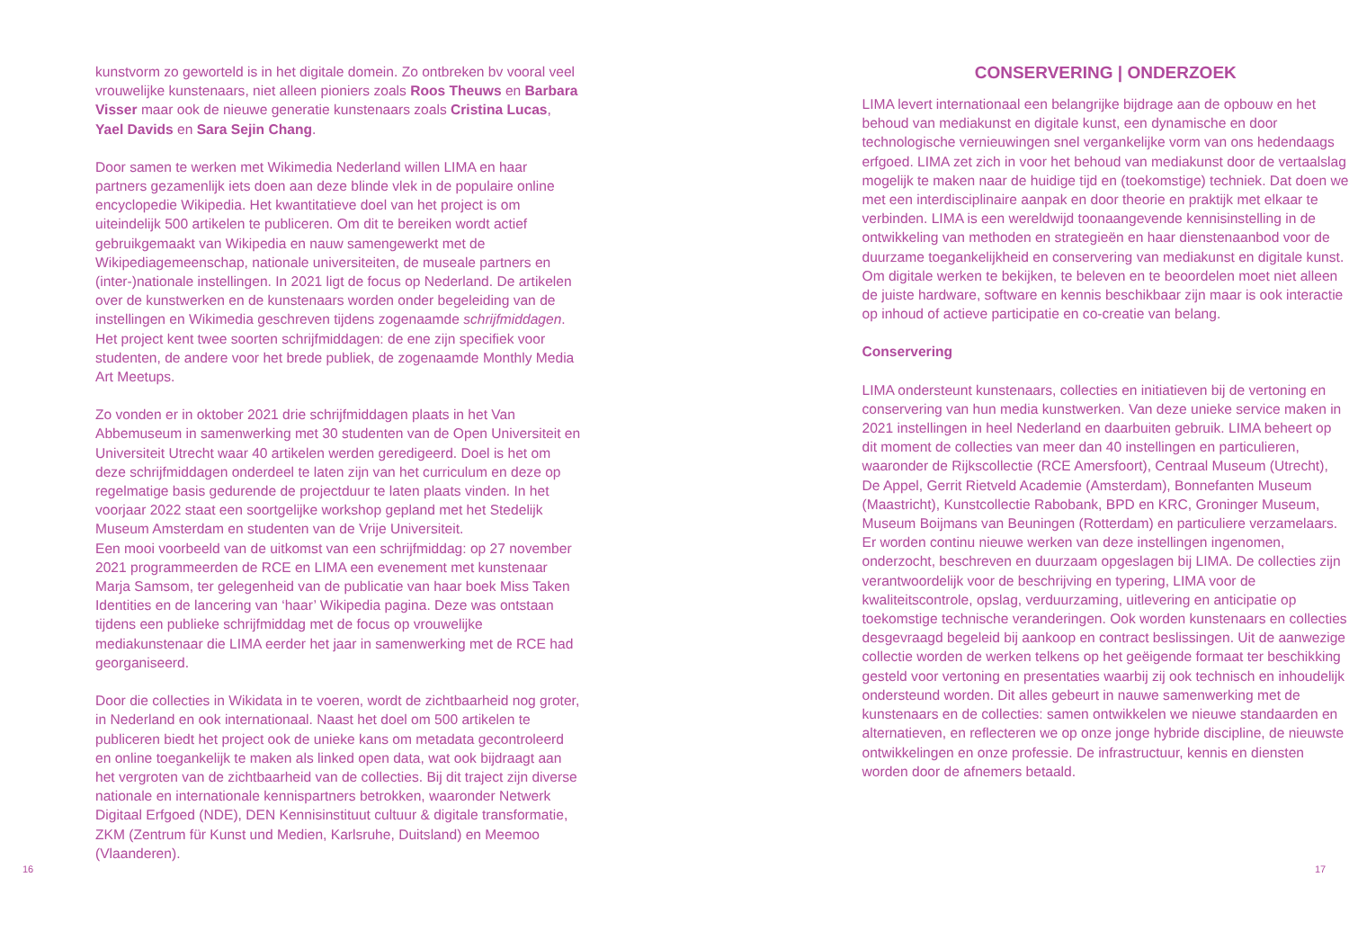kunstvorm zo geworteld is in het digitale domein. Zo ontbreken bv vooral veel vrouwelijke kunstenaars, niet alleen pioniers zoals Roos Theuws en Barbara Visser maar ook de nieuwe generatie kunstenaars zoals Cristina Lucas, Yael Davids en Sara Sejin Chang.
Door samen te werken met Wikimedia Nederland willen LIMA en haar partners gezamenlijk iets doen aan deze blinde vlek in de populaire online encyclopedie Wikipedia. Het kwantitatieve doel van het project is om uiteindelijk 500 artikelen te publiceren. Om dit te bereiken wordt actief gebruikgemaakt van Wikipedia en nauw samengewerkt met de Wikipediagemeenschap, nationale universiteiten, de museale partners en (inter-)nationale instellingen. In 2021 ligt de focus op Nederland. De artikelen over de kunstwerken en de kunstenaars worden onder begeleiding van de instellingen en Wikimedia geschreven tijdens zogenaamde schrijfmiddagen. Het project kent twee soorten schrijfmiddagen: de ene zijn specifiek voor studenten, de andere voor het brede publiek, de zogenaamde Monthly Media Art Meetups.
Zo vonden er in oktober 2021 drie schrijfmiddagen plaats in het Van Abbemuseum in samenwerking met 30 studenten van de Open Universiteit en Universiteit Utrecht waar 40 artikelen werden geredigeerd. Doel is het om deze schrijfmiddagen onderdeel te laten zijn van het curriculum en deze op regelmatige basis gedurende de projectduur te laten plaats vinden. In het voorjaar 2022 staat een soortgelijke workshop gepland met het Stedelijk Museum Amsterdam en studenten van de Vrije Universiteit.
Een mooi voorbeeld van de uitkomst van een schrijfmiddag: op 27 november 2021 programmeerden de RCE en LIMA een evenement met kunstenaar Marja Samsom, ter gelegenheid van de publicatie van haar boek Miss Taken Identities en de lancering van ‘haar’ Wikipedia pagina. Deze was ontstaan tijdens een publieke schrijfmiddag met de focus op vrouwelijke mediakunstenaar die LIMA eerder het jaar in samenwerking met de RCE had georganiseerd.
Door die collecties in Wikidata in te voeren, wordt de zichtbaarheid nog groter, in Nederland en ook internationaal. Naast het doel om 500 artikelen te publiceren biedt het project ook de unieke kans om metadata gecontroleerd en online toegankelijk te maken als linked open data, wat ook bijdraagt aan het vergroten van de zichtbaarheid van de collecties. Bij dit traject zijn diverse nationale en internationale kennispartners betrokken, waaronder Netwerk Digitaal Erfgoed (NDE), DEN Kennisinstituut cultuur & digitale transformatie, ZKM (Zentrum für Kunst und Medien, Karlsruhe, Duitsland) en Meemoo (Vlaanderen).
CONSERVERING | ONDERZOEK
LIMA levert internationaal een belangrijke bijdrage aan de opbouw en het behoud van mediakunst en digitale kunst, een dynamische en door technologische vernieuwingen snel vergankelijke vorm van ons hedendaags erfgoed. LIMA zet zich in voor het behoud van mediakunst door de vertaalslag mogelijk te maken naar de huidige tijd en (toekomstige) techniek. Dat doen we met een interdisciplinaire aanpak en door theorie en praktijk met elkaar te verbinden. LIMA is een wereldwijd toonaangevende kennisinstelling in de ontwikkeling van methoden en strategieën en haar dienstenaanbod voor de duurzame toegankelijkheid en conservering van mediakunst en digitale kunst. Om digitale werken te bekijken, te beleven en te beoordelen moet niet alleen de juiste hardware, software en kennis beschikbaar zijn maar is ook interactie op inhoud of actieve participatie en co-creatie van belang.
Conservering
LIMA ondersteunt kunstenaars, collecties en initiatieven bij de vertoning en conservering van hun media kunstwerken. Van deze unieke service maken in 2021 instellingen in heel Nederland en daarbuiten gebruik. LIMA beheert op dit moment de collecties van meer dan 40 instellingen en particulieren, waaronder de Rijkscollectie (RCE Amersfoort), Centraal Museum (Utrecht), De Appel, Gerrit Rietveld Academie (Amsterdam), Bonnefanten Museum (Maastricht), Kunstcollectie Rabobank, BPD en KRC, Groninger Museum, Museum Boijmans van Beuningen (Rotterdam) en particuliere verzamelaars. Er worden continu nieuwe werken van deze instellingen ingenomen, onderzocht, beschreven en duurzaam opgeslagen bij LIMA. De collecties zijn verantwoordelijk voor de beschrijving en typering, LIMA voor de kwaliteitscontrole, opslag, verduurzaming, uitlevering en anticipatie op toekomstige technische veranderingen. Ook worden kunstenaars en collecties desgevraagd begeleid bij aankoop en contract beslissingen. Uit de aanwezige collectie worden de werken telkens op het geëigende formaat ter beschikking gesteld voor vertoning en presentaties waarbij zij ook technisch en inhoudelijk ondersteund worden. Dit alles gebeurt in nauwe samenwerking met de kunstenaars en de collecties: samen ontwikkelen we nieuwe standaarden en alternatieven, en reflecteren we op onze jonge hybride discipline, de nieuwste ontwikkelingen en onze professie. De infrastructuur, kennis en diensten worden door de afnemers betaald.
16 17